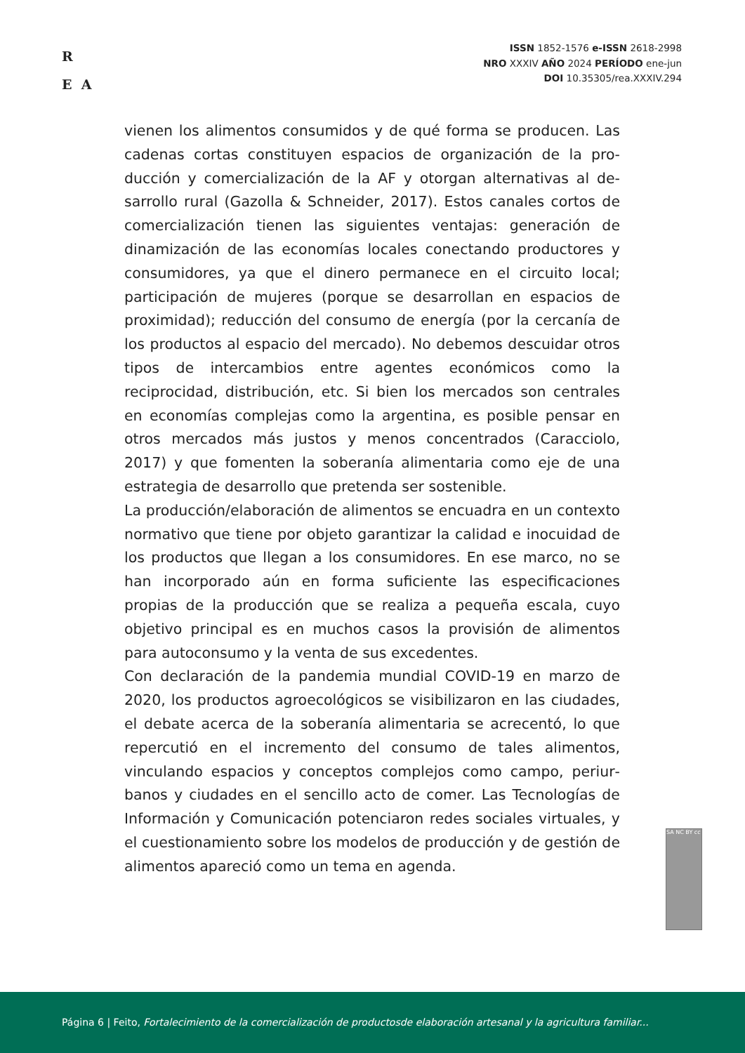R
E A
ISSN 1852-1576 e-ISSN 2618-2998
NRO XXXIV AÑO 2024 PERÍODO ene-jun
DOI 10.35305/rea.XXXIV.294
vienen los alimentos consumidos y de qué forma se producen. Las cadenas cortas constituyen espacios de organización de la pro­ducción y comercialización de la AF y otorgan alternativas al de­sarrollo rural (Gazolla & Schneider, 2017). Estos canales cortos de comercialización tienen las siguientes ventajas: generación de dinamización de las economías locales conectando productores y consumidores, ya que el dinero permanece en el circuito local; participación de mujeres (porque se desarrollan en espacios de proximidad); reducción del consumo de energía (por la cercanía de los productos al espacio del mercado). No debemos descuidar otros tipos de intercambios entre agentes económicos como la reciprocidad, distribución, etc. Si bien los mercados son centra­les en economías complejas como la argentina, es posible pensar en otros mercados más justos y menos concentrados (Caracciolo, 2017) y que fomenten la soberanía alimentaria como eje de una estrategia de desarrollo que pretenda ser sostenible.
La producción/elaboración de alimentos se encuadra en un contex­to normativo que tiene por objeto garantizar la calidad e inocuidad de los productos que llegan a los consumidores. En ese marco, no se han incorporado aún en forma suficiente las especificaciones propias de la producción que se realiza a pequeña escala, cuyo objetivo principal es en muchos casos la provisión de alimentos para autoconsumo y la venta de sus excedentes.
Con declaración de la pandemia mundial COVID-19 en marzo de 2020, los productos agroecológicos se visibilizaron en las ciuda­des, el debate acerca de la soberanía alimentaria se acrecentó, lo que repercutió en el incremento del consumo de tales alimentos, vinculando espacios y conceptos complejos como campo, periur­banos y ciudades en el sencillo acto de comer. Las Tecnologías de Información y Comunicación potenciaron redes sociales virtuales, y el cuestionamiento sobre los modelos de producción y de gestión de alimentos apareció como un tema en agenda.
SA NC BY cc
Página 6 | Feito, Fortalecimiento de la comercialización de productosde elaboración artesanal y la agricultura familiar...